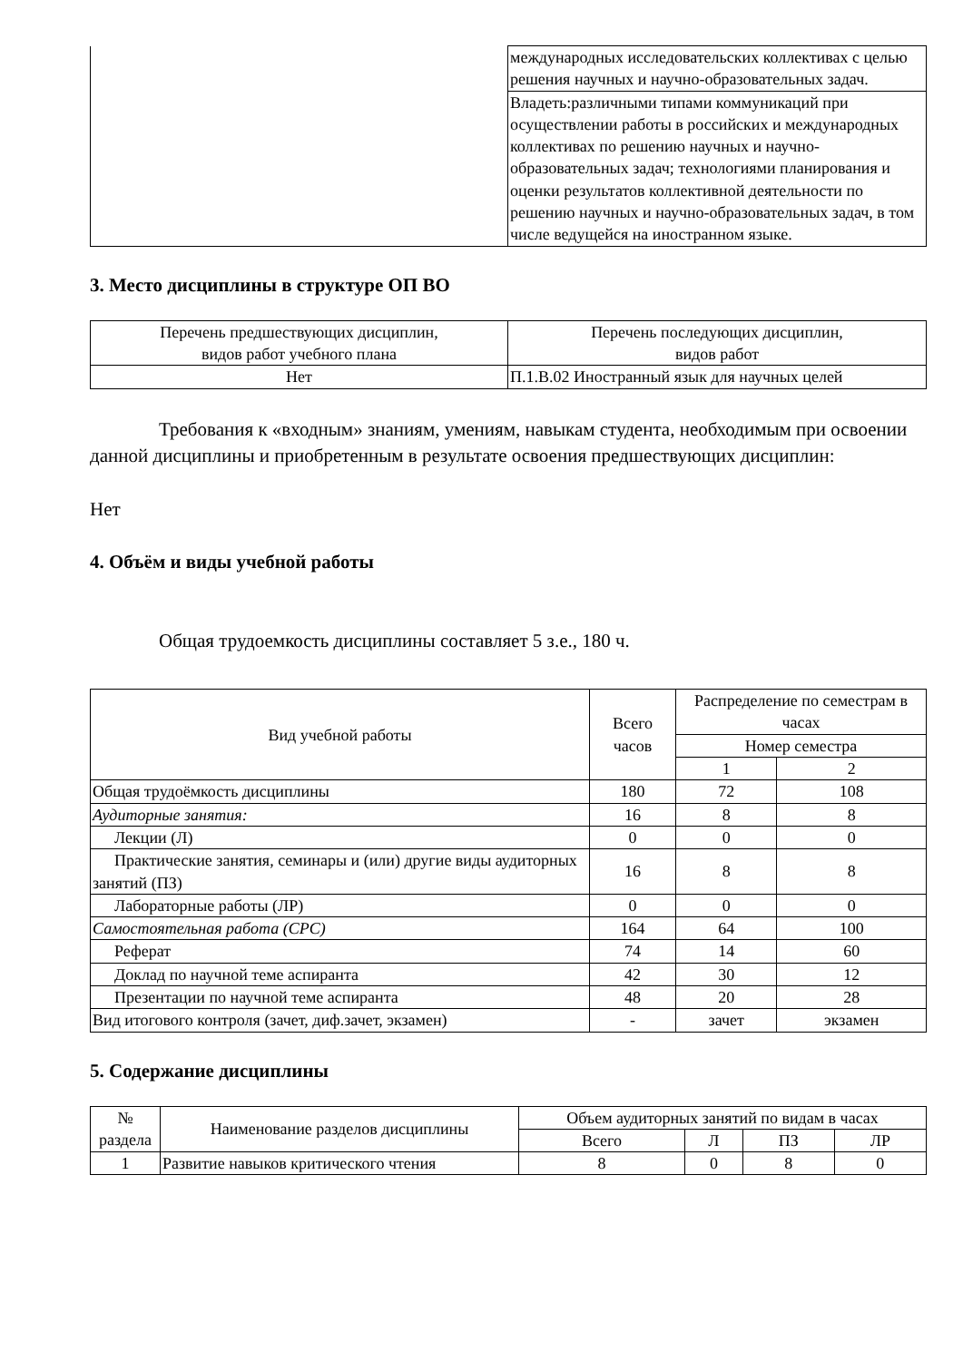| | международных исследовательских коллективах с целью решения научных и научно-образовательных задач. |
| | Владеть:различными типами коммуникаций при осуществлении работы в российских и международных коллективах по решению научных и научно-образовательных задач; технологиями планирования и оценки результатов коллективной деятельности по решению научных и научно-образовательных задач, в том числе ведущейся на иностранном языке. |
3. Место дисциплины в структуре ОП ВО
| Перечень предшествующих дисциплин, видов работ учебного плана | Перечень последующих дисциплин, видов работ |
| --- | --- |
| Нет | П.1.В.02 Иностранный язык для научных целей |
Требования к «входным» знаниям, умениям, навыкам студента, необходимым при освоении данной дисциплины и приобретенным в результате освоения предшествующих дисциплин:
Нет
4. Объём и виды учебной работы
Общая трудоемкость дисциплины составляет 5 з.е., 180 ч.
| Вид учебной работы | Всего часов | Распределение по семестрам в часах | |
| --- | --- | --- | --- |
| | | Номер семестра | |
| | | 1 | 2 |
| Общая трудоёмкость дисциплины | 180 | 72 | 108 |
| Аудиторные занятия: | 16 | 8 | 8 |
| Лекции (Л) | 0 | 0 | 0 |
| Практические занятия, семинары и (или) другие виды аудиторных занятий (ПЗ) | 16 | 8 | 8 |
| Лабораторные работы (ЛР) | 0 | 0 | 0 |
| Самостоятельная работа (СРС) | 164 | 64 | 100 |
| Реферат | 74 | 14 | 60 |
| Доклад по научной теме аспиранта | 42 | 30 | 12 |
| Презентации по научной теме аспиранта | 48 | 20 | 28 |
| Вид итогового контроля (зачет, диф.зачет, экзамен) | - | зачет | экзамен |
5. Содержание дисциплины
| № раздела | Наименование разделов дисциплины | Объем аудиторных занятий по видам в часах | | | |
| --- | --- | --- | --- | --- | --- |
| | | Всего | Л | ПЗ | ЛР |
| 1 | Развитие навыков критического чтения | 8 | 0 | 8 | 0 |